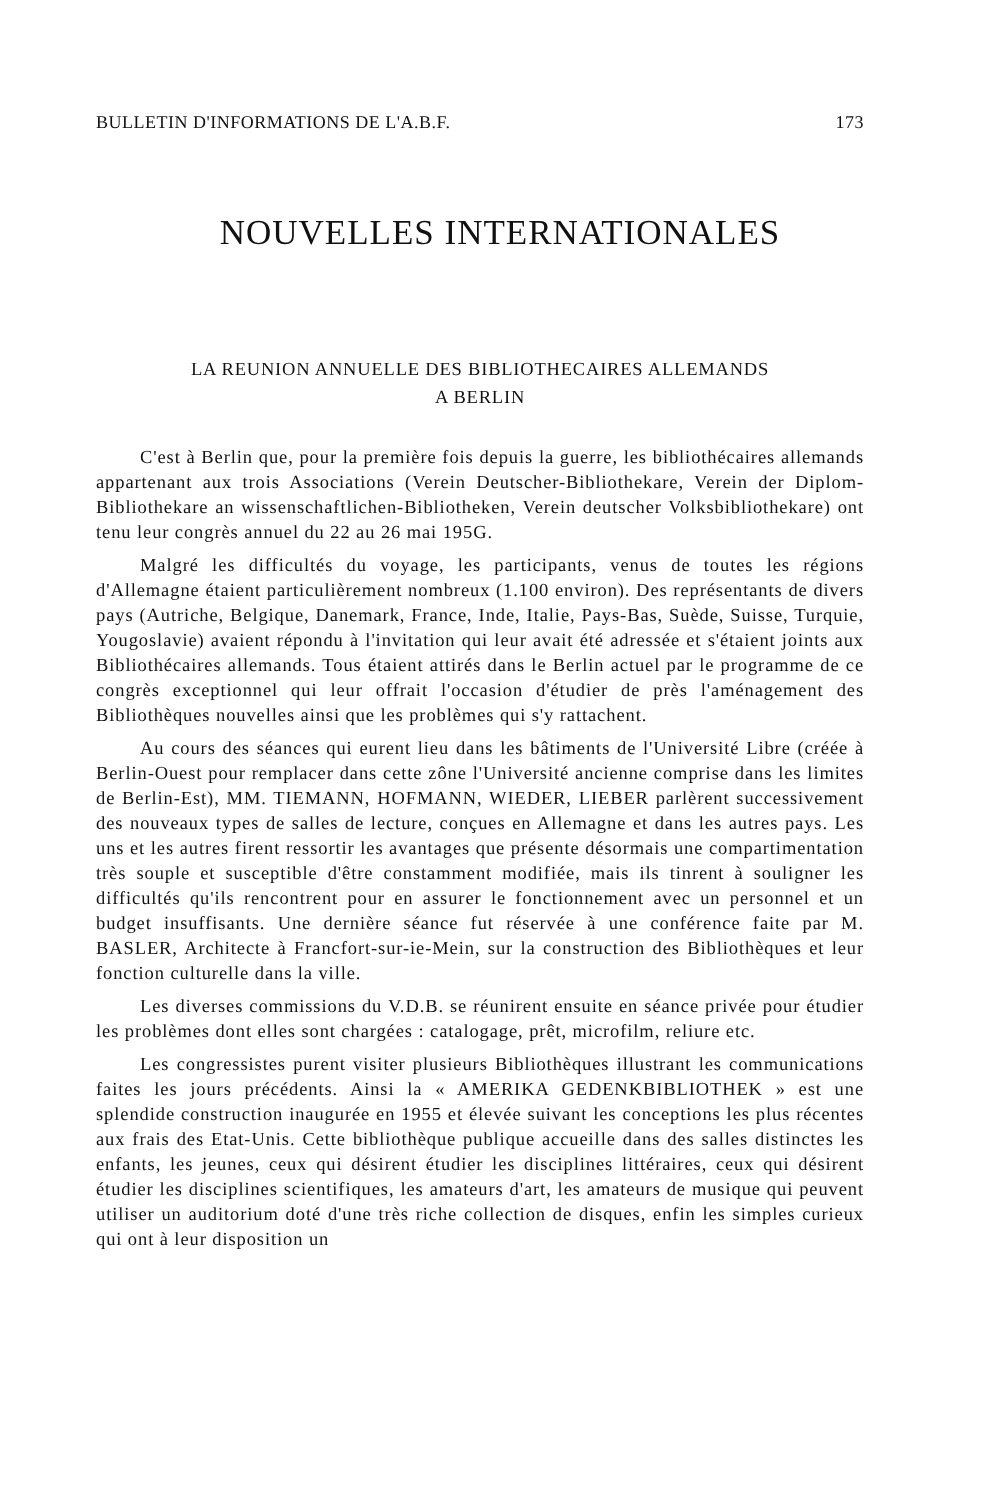BULLETIN D'INFORMATIONS DE L'A.B.F. 173
NOUVELLES INTERNATIONALES
LA REUNION ANNUELLE DES BIBLIOTHECAIRES ALLEMANDS
A BERLIN
C'est à Berlin que, pour la première fois depuis la guerre, les bibliothécaires allemands appartenant aux trois Associations (Verein Deutscher-Bibliothekare, Verein der Diplom-Bibliothekare an wissenschaftlichen-Bibliotheken, Verein deutscher Volksbibliothekare) ont tenu leur congrès annuel du 22 au 26 mai 195G.
Malgré les difficultés du voyage, les participants, venus de toutes les régions d'Allemagne étaient particulièrement nombreux (1.100 environ). Des représentants de divers pays (Autriche, Belgique, Danemark, France, Inde, Italie, Pays-Bas, Suède, Suisse, Turquie, Yougoslavie) avaient répondu à l'invitation qui leur avait été adressée et s'étaient joints aux Bibliothécaires allemands. Tous étaient attirés dans le Berlin actuel par le programme de ce congrès exceptionnel qui leur offrait l'occasion d'étudier de près l'aménagement des Bibliothèques nouvelles ainsi que les problèmes qui s'y rattachent.
Au cours des séances qui eurent lieu dans les bâtiments de l'Université Libre (créée à Berlin-Ouest pour remplacer dans cette zône l'Université ancienne comprise dans les limites de Berlin-Est), MM. TIEMANN, HOFMANN, WIEDER, LIEBER parlèrent successivement des nouveaux types de salles de lecture, conçues en Allemagne et dans les autres pays. Les uns et les autres firent ressortir les avantages que présente désormais une compartimentation très souple et susceptible d'être constamment modifiée, mais ils tinrent à souligner les difficultés qu'ils rencontrent pour en assurer le fonctionnement avec un personnel et un budget insuffisants. Une dernière séance fut réservée à une conférence faite par M. BASLER, Architecte à Francfort-sur-ie-Mein, sur la construction des Bibliothèques et leur fonction culturelle dans la ville.
Les diverses commissions du V.D.B. se réunirent ensuite en séance privée pour étudier les problèmes dont elles sont chargées : catalogage, prêt, microfilm, reliure etc.
Les congressistes purent visiter plusieurs Bibliothèques illustrant les communications faites les jours précédents. Ainsi la « AMERIKA GEDENKBIBLIOTHEK » est une splendide construction inaugurée en 1955 et élevée suivant les conceptions les plus récentes aux frais des Etat-Unis. Cette bibliothèque publique accueille dans des salles distinctes les enfants, les jeunes, ceux qui désirent étudier les disciplines littéraires, ceux qui désirent étudier les disciplines scientifiques, les amateurs d'art, les amateurs de musique qui peuvent utiliser un auditorium doté d'une très riche collection de disques, enfin les simples curieux qui ont à leur disposition un